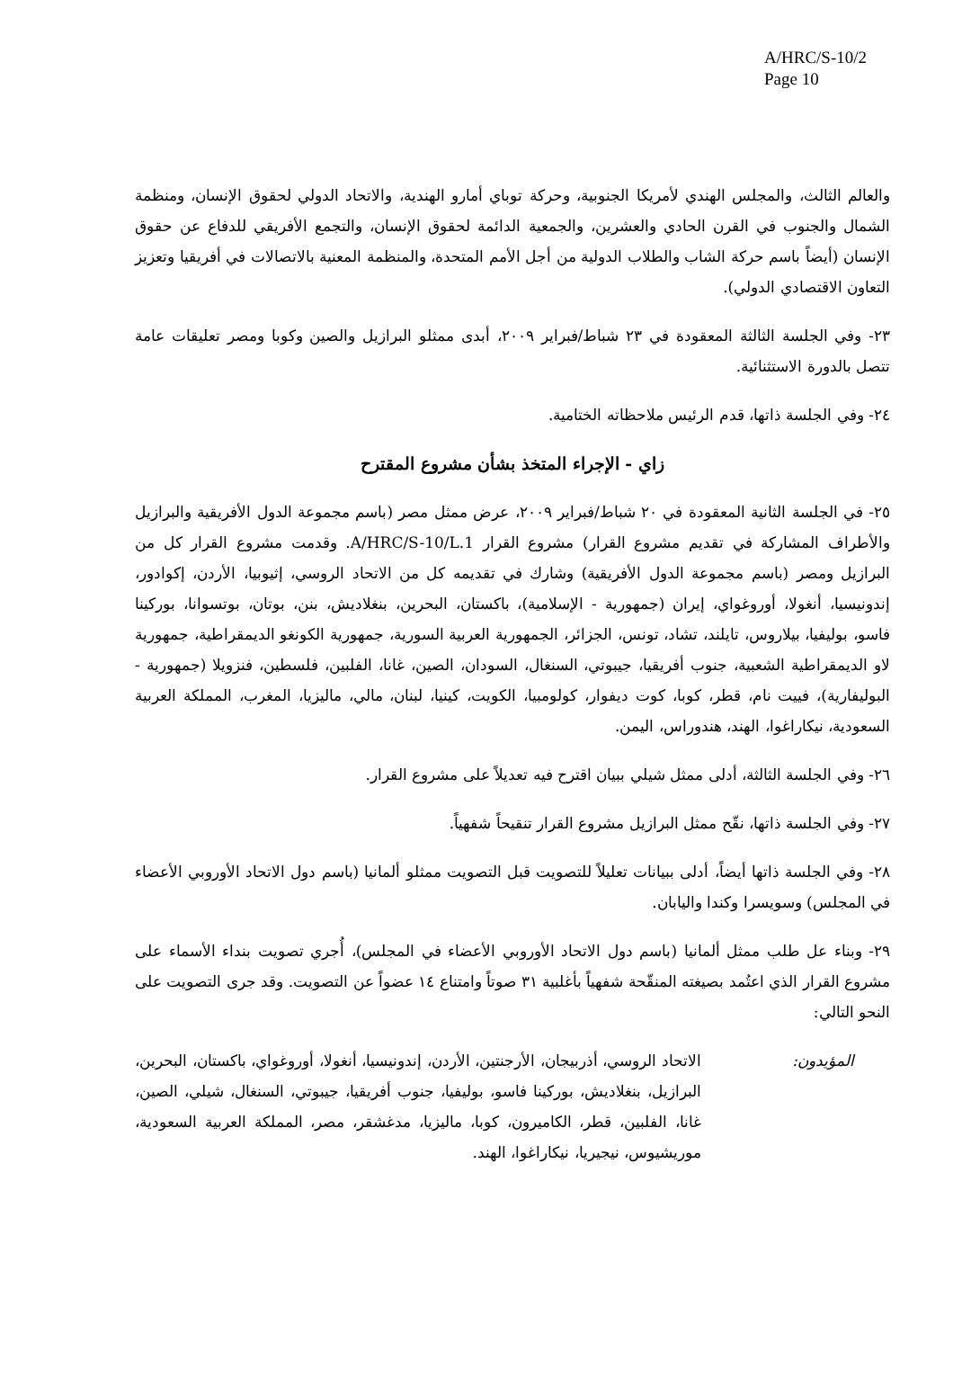A/HRC/S-10/2
Page 10
والعالم الثالث، والمجلس الهندي لأمريكا الجنوبية، وحركة توباي أمارو الهندية، والاتحاد الدولي لحقوق الإنسان، ومنظمة الشمال والجنوب في القرن الحادي والعشرين، والجمعية الدائمة لحقوق الإنسان، والتجمع الأفريقي للدفاع عن حقوق الإنسان (أيضاً باسم حركة الشاب والطلاب الدولية من أجل الأمم المتحدة، والمنظمة المعنية بالاتصالات في أفريقيا وتعزيز التعاون الاقتصادي الدولي).
٢٣- وفي الجلسة الثالثة المعقودة في ٢٣ شباط/فبراير ٢٠٠٩، أبدى ممثلو البرازيل والصين وكوبا ومصر تعليقات عامة تتصل بالدورة الاستثنائية.
٢٤- وفي الجلسة ذاتها، قدم الرئيس ملاحظاته الختامية.
زاي - الإجراء المتخذ بشأن مشروع المقترح
٢٥- في الجلسة الثانية المعقودة في ٢٠ شباط/فبراير ٢٠٠٩، عرض ممثل مصر (باسم مجموعة الدول الأفريقية والبرازيل والأطراف المشاركة في تقديم مشروع القرار) مشروع القرار A/HRC/S-10/L.1. وقدمت مشروع القرار كل من البرازيل ومصر (باسم مجموعة الدول الأفريقية) وشارك في تقديمه كل من الاتحاد الروسي، إثيوبيا، الأردن، إكوادور، إندونيسيا، أنغولا، أوروغواي، إيران (جمهورية - الإسلامية)، باكستان، البحرين، بنغلاديش، بنن، بوتان، بوتسوانا، بوركينا فاسو، بوليفيا، بيلاروس، تايلند، تشاد، تونس، الجزائر، الجمهورية العربية السورية، جمهورية الكونغو الديمقراطية، جمهورية لاو الديمقراطية الشعبية، جنوب أفريقيا، جيبوتي، السنغال، السودان، الصين، غانا، الفلبين، فلسطين، فنزويلا (جمهورية - البوليفارية)، فييت نام، قطر، كوبا، كوت ديفوار، كولومبيا، الكويت، كينيا، لبنان، مالي، ماليزيا، المغرب، المملكة العربية السعودية، نيكاراغوا، الهند، هندوراس، اليمن.
٢٦- وفي الجلسة الثالثة، أدلى ممثل شيلي ببيان اقترح فيه تعديلاً على مشروع القرار.
٢٧- وفي الجلسة ذاتها، نقّح ممثل البرازيل مشروع القرار تنقيحاً شفهياً.
٢٨- وفي الجلسة ذاتها أيضاً، أدلى ببيانات تعليلاً للتصويت قبل التصويت ممثلو ألمانيا (باسم دول الاتحاد الأوروبي الأعضاء في المجلس) وسويسرا وكندا واليابان.
٢٩- وبناء عل طلب ممثل ألمانيا (باسم دول الاتحاد الأوروبي الأعضاء في المجلس)، أُجري تصويت بنداء الأسماء على مشروع القرار الذي اعتُمد بصيغته المنقّحة شفهياً بأغلبية ٣١ صوتاً وامتناع ١٤ عضواً عن التصويت. وقد جرى التصويت على النحو التالي:
المؤيدون: الاتحاد الروسي، أذربيجان، الأرجنتين، الأردن، إندونيسيا، أنغولا، أوروغواي، باكستان، البحرين، البرازيل، بنغلاديش، بوركينا فاسو، بوليفيا، جنوب أفريقيا، جيبوتي، السنغال، شيلي، الصين، غانا، الفلبين، قطر، الكاميرون، كوبا، ماليزيا، مدغشقر، مصر، المملكة العربية السعودية، موريشيوس، نيجيريا، نيكاراغوا، الهند.